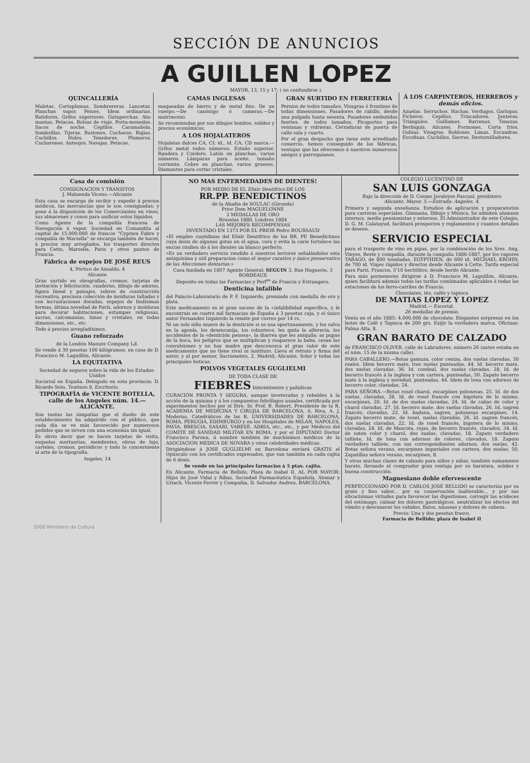SECCIÓN DE ANUNCIOS
A GUILLEN LOPEZ
MAYOR, 13, 15 y 17; ( no confundirse ).
QUINCALLERÍA
Maletas. Cortaplumas. Sombrereras. Lancetas. Planchas vapor. Peines. Idem ordinarias. Batidores. Grifos superiores. Gutaperchas. Ata-mantas. Petacas. Bolsas de viaje. Porta-monedas. Sacos de noche. Cepillos. Caramañola. Sombrillas. Tijeras. Bastones. Cucharas. Bujías. Cuchillos. Hules. Tenedores. Plumeros. Cucharones. Anteojos. Navajas. Petacas.
CAMAS INGLESAS
maqueadas de hierro y de metal fino. De un cuerpo.—De canónigo ó cameras.—De matrimonio.
Se recomiendan por sus dibujos bonitos, solidez y precios económicos.
A LOS HOJALATEROS
Hojalatas dulces CA, CI; id., id. CA, CD marca.—Grifos metal todos números. Estaño superior, Randera y Cordero. Latón en planchas, varios números. Lámparas para aceite, tamaño corriente. Cobre en planchas, varios gruesos. Diamantes para cortar cristales.
GRAN SURTIDO EN FERRETERIA
Pernios de todos tamaños. Visagras ó frontizas de todas dimensiones. Pasadores de rabillo, desde una pulgada hasta sesenta. Pasadores embutidos fuertes, de todos tamaños. Picaportes para ventanas y vidrieras. Cerraduras de puerta de calle sala y cuarto.
Por el gran despacho que tiene este acreditado comercio, hemos conseguido de las fábricas, ventajas que las ofrecemos á nuestros numerosos amigos y parroquianos.
Á LOS CARPINTEROS, HERREROS y demás oficios.
Azuelas. Serruchos. Hachas. Verdugos. Garlopas. Ficheros. Cepillos. Trincadores. Junteras. Triángulos. Guillames. Barrenas. Tenazas. Berbiquís. Alicates. Formones. Corta fríos. Gubias. Visagras. Roblones. Limas. Escuadras. Escofinas. Cuchillos. Sierras. Destornilladores.
Casa de comisión
CONSIGNACIÓN Y TRÁNSITOS
J. Maluenda Viceno.—Alicante
Esta casa se encarga de recibir y expedir á precios módicos, las mercancías que le son consignadas; y pone á la disposición de los Comerciantes en vinos, sus almacenes y conos para unificar estos líquidos.
Como Agente de la compañía francesa de Navegación á vapor, Sociedad en Comandita al capital de 15.000.000 de francos "Cyprien Fabre y compañía de Marsella" se encarga también de hacer, á precios muy arreglados, los trasportes directos para Cette, Marsella, Paris y otros puntos de Francia.
Fábrica de espejos DE JOSÉ REUS
4, Pórtico de Ansaldo, 4
Alicante
Gran surtido en oleografías, cromos, tarjetas de invitación y felicitación, cuaderno, dibujo de adorno, figura lineal y paisajes, sobres de construcción recreativa, preciosa colección de molduras talladas y con incrustaciones doradas, espejos de lindísimas formas, última novedad de París, adornos y molduras para decorar habitaciones, estampas religiosas, sacras, calcomanías, lunas y cristales, en todas dimensiones, etc., etc.
Todo á precios arregladísimos.
Guano reforzado
de la Londón Manure Company Ld.
Se vende á 30 pesetas 100 kilógramos, en casa de D. Francisco M. Laguillón, Alicante.
LA EQUITATIVA
Sociedad de seguros sobre la vida de los Estados-Unidos
Sucursal en España. Delegado en esta provincia: D. Ricardo Soto, Teatinos 8, Escritorio.
TIPOGRAFÍA de VICENTE BOTELLA, calle de los Angeles núm. 14.—ALICANTE.
Son tantas las simpatías que el dueño de este establecimiento ha adquirido con el público, que cada día se ve más favorecido por numerosos pedidos que se sirven con una economía sin igual.
Es obvio decir que se hacen tarjetas de visita, esquelas mortuorias, membretes, obras de lujo, carteles, cromos, periódicos y todo lo concerniente al arte de la tipografía.
Angeles, 14
NO MAS ENFERMEDADES DE DIENTES!
POR MEDIO DE EL Elixir Dentifrico DE LOS
RR.PP. BENEDICTINOS
de la Abadia de SOULAC (Gironda)
Prior Dom MAGUELONNE
2 MEDALLAS DE ORO
Bruselas 1880, Londres 1884
LAS MEJORES RECOMPENSAS
INVENTADO EN 1373 POR EL PRIOR Pedro BOURSAUD
«El empleo cuotidiano del Elixir Dentifrico de los RR. PP. Benedictinos cuya dosis de algunas gotas en el agua, cura y evita la carie fortalece las encias rindien do á los dientes un blanco perfecto.
«Es un verdadero servicio rendido á nuestros lectores señalándoles esta antiquisima y util preparacion como el mejor curativo y único preservativo de las Afecciones dentarias.»
Casa fundada en 1807 Agente General: SEGUIN 3, Rue Huguerie, 3 BORDEAUX
Deposito en todas las Farmacias y Perf<sup>as</sup> de Francia y Estrangero.
Denticina infalible
del Palacio-Laboratorio de P. F. Izquierdo, premiado con medalla de oro y plata.
Este medicamento es el gran suceso de la «infalibilidad específica, y le encontrais en cuatro mil farmacias de España á 3 pesetas caja, y el único autor Fernandez Izquierdo la remite por correo por 14 rs.
Ni un solo niño muere de la dentición si se usa oportunamente, y los salva en la agonía, los desencanija, los robustece, les quita la alferecía, los accidentes de la «dentición penosa», la diarrea que les aniquila; as pupas de la boca, los peligros que se multiplican y reaparece la baba, cesan las convulsiones y no hay madre que desconozca el gran valor de este medicamento que no tiene rival ni sustituto. Lleva el retrato y firma del autor, y al por menor, Sacramento, 2, Madrid; Alicante, Soler y todas las principales boticas.
POLVOS VEGETALES GUGLIELMI
DE TODA CLASE DE
FIEBRES Intermitentes y palúdicas
CURACIÓN PRONTA Y SEGURA, aunque inveteradas y rebeldes á la acción de la quinina y á los compuestos febrífugos usuales, certificada por experimentos hechos por el Iltre. Sr. Prof. B. Robert, Presidente de la R. ACADEMIA DE MEDICINA Y CIRUJIA DE BARCELONA, A. Riva, A. J. Moderno, Catedráticos de las R. UNIVERSIDADES DE BARCELONA, ROMA, PERUGIA, EDIMBURGO y en los Hospitales de MILAN, NAPOLES, PAVIA, BRESCIA, SASARI, VARESE, ADRIA, etc., etc., y por Médicos del COMITE DE SANIDAD MILITAR EN ROMA, y por el DIPUTADO Doctor Francisco Parona, á nombre también de muchísimos médicos de la ASOCIACION MEDICA DE NOVARA y otras celebridades médicas.
Dirigiéndose á JOSE GUGLIELMI en Barcelona enviará GRATIS el Opúsculo con los certificados expresados, que van también en cada cajita de 6 dosis.
Se vende en las principales farmacias á 5 ptas. cajita.
En Alicante, Farmacia de Bellido, Plaza de Isabel II. AL POR MAYOR: Hijos de José Vidal y Ribas, Sociedad Farmacéutica Española, Alomar y Uriach, Vicente Ferrer y Compañía, D. Salvador Andreu, BARCELONA.
COLEGIO LUCENTINO DE
SAN LUIS GONZAGA
Bajo la dirección de D. Cosme Javaloyes Pascual, presbitero
Alicante, Mayor, 5.—Entrada: Angeles, 4.
Primera y segunda enseñanza. Estudios de aplicación y preparatorios para carreras especiales. Gimnasia, Dibujo y Música. Se admiten alumnos internos, medio pensionistas y externos. El Administrador de este Colegio, D. G. M. Calatayud, facilitará prospectos y reglamentos y cuantos detalles se deseen.
SERVICIO ESPECIAL
para el trasporte de vino en pipas, por la combinación de los Sres. Ang, Vinyes, Reste y compañía, durante la campaña 1886-1887, por los vapores TABAGO, de 800 toneladas. EGYPTHIEN, de 600 id. MICHAEL KROHN, de 700 id. Viajes rápidos y directos desde Alicante á Cette. Tarifa especial para París. Francos, 5'10 hectólitro, desde bordo Alicante.
Para más pormenores dirigirse á D. Francisco M. Laguillón, Alicante, quien facilitará además todas las tarifas combinadas aplicables á todas las estaciones de los ferro-carriles de Francia.
Chocolates, tés, cafés y tapioca
DE MATIAS LOPEZ Y LOPEZ
Madrid.— Escorial.
26 medallas de premio.
Venta en el año 1885: 4.000.000 de chocolate. Elegantes sorpresas en los botes de Café y Tapioca de 200 grs. Exijir la verdadera marca. Oficinas: Palma Alta, 8.
GRAN BARATO DE CALZADO
de FRANCISCO OLIVER, calle de Labradores, número 26 (antes estaba en el núm. 15 de la misma calle).
PARA CABALLERO.—Botas gamuza, color ceniza, dos suelas clavadas, 30 reales. Idem becerro mate, tres suelas punteadas, 44. Id. becerro mate, dos suelas clavadas, 36. Id. condeal, dos suelas clavadas, 28. Id. de becerro francés á la inglesa y con cartera, punteadas, 50. Zapato becerro mate á la inglesa y novedad, punteadas, 44. Idem de lona con adornos de becerro color, clavadas, 24.
PARA SEÑORA.—Botas rosel charol, escarpines polonesas, 25. Id. de dos suelas, clavadas, 28. Id. de rosel francés con bigotera de lo mismo, escarpines, 20. Id. de dos suelas clavadas, 24. Id. de cañas de color y charol clavadas, 27. Id. becerro mate, dos suelas clavadas, 26. Id. sagren francés, clavadas, 22. Id. badana, sagren, polonesas escarpines, 14. Zapato becerro mate, de rosel, suelas clavadas, 26. Id. sagren francés, dos suelas clavadas, 22. Id. de rosel francés, bigotera de lo mismo, clavadas, 24. Id. de Mascota, rojas, de becerro francés, clavados, 34. Id. de saten color y charol, dos suelas, clavadas, 18. Zapato verdadero tafilete, Id. de lona con adornos de colores, clavados, 18. Zapato verdadero tafilete, con sus correspondientes adornos, dos suelas, 42. Botas señora verano, escarpines imperiales con cartera, dos suelas, 50. Zapatillas señora verano, escarpines, 8.
Y otras muchas clases de calzado para niños y niñas, también sumamente barato, llevando el comprador gran ventaja por su baratura, solidez y buena construcción.
Magnesiano doble efervescente
PERFECCIONADO POR D. CARLOS JOSÉ BELLIDO se caracteriza por su grato y fino sabor... por su conservación inalterable... y por sus eficacísimas virtudes para favorecer las digestiones, corregir las acideces del estómago, calmar los dolores gastrálgicos, neutralizar los efectos del vómito y desvanecer los vahidos, flatos, náuseas y dolores de cabeza.
Precio: Una y dos pesetas frasco.
Farmacia de Bellido; plaza de Isabel II
2008 Ministerio de Cultura